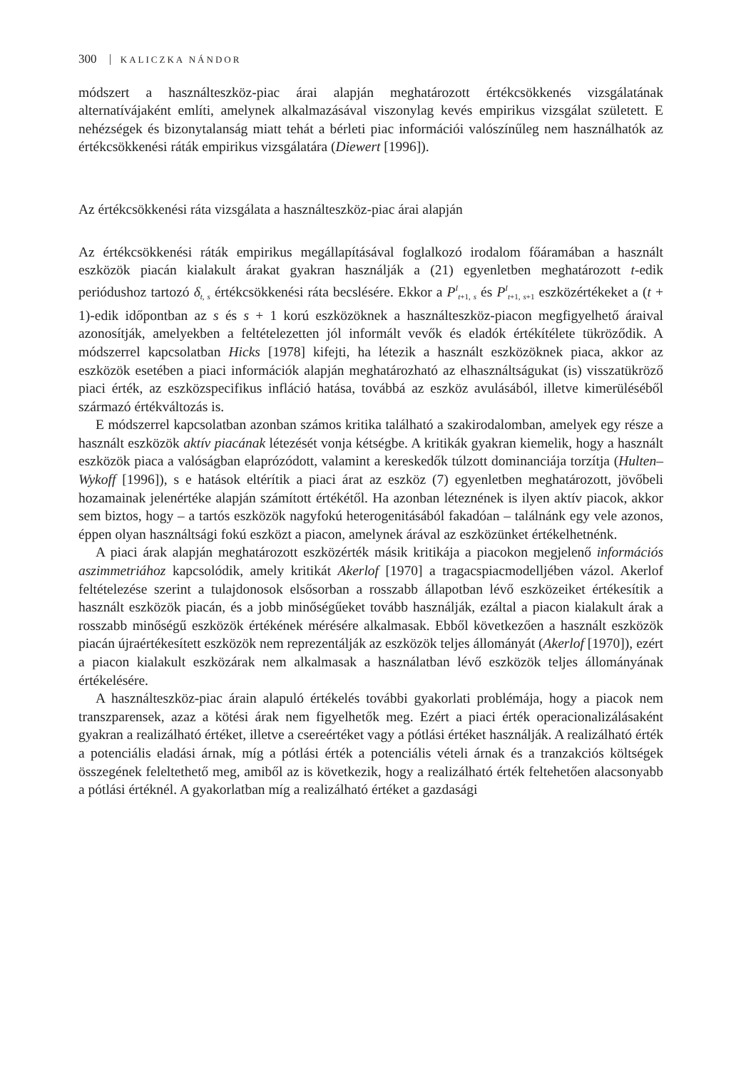300 KALICZKA NÁNDOR
módszert a használteszköz-piac árai alapján meghatározott értékcsökkenés vizsgálatának alternatívájaként említi, amelynek alkalmazásával viszonylag kevés empirikus vizsgálat született. E nehézségek és bizonytalanság miatt tehát a bérleti piac információi valószínűleg nem használhatók az értékcsökkenési ráták empirikus vizsgálatára (Diewert [1996]).
Az értékcsökkenési ráta vizsgálata a használteszköz-piac árai alapján
Az értékcsökkenési ráták empirikus megállapításával foglalkozó irodalom főáramában a használt eszközök piacán kialakult árakat gyakran használják a (21) egyenletben meghatározott t-edik periódushoz tartozó δ<sub>t, s</sub> értékcsökkenési ráta becslésére. Ekkor a P<sup>I</sup><sub>t+1, s</sub> és P<sup>I</sup><sub>t+1, s+1</sub> eszközértékeket a (t + 1)-edik időpontban az s és s + 1 korú eszközöknek a használteszköz-piacon megfigyelhető áraival azonosítják, amelyekben a feltételezetten jól informált vevők és eladók értékítélete tükröződik. A módszerrel kapcsolatban Hicks [1978] kifejti, ha létezik a használt eszközöknek piaca, akkor az eszközök esetében a piaci információk alapján meghatározható az elhasználtságukat (is) visszatükröző piaci érték, az eszközspecifikus infláció hatása, továbbá az eszköz avulásából, illetve kimerüléséből származó értékváltozás is.
E módszerrel kapcsolatban azonban számos kritika található a szakirodalomban, amelyek egy része a használt eszközök aktív piacának létezését vonja kétségbe. A kritikák gyakran kiemelik, hogy a használt eszközök piaca a valóságban elaprózódott, valamint a kereskedők túlzott dominanciája torzítja (Hulten–Wykoff [1996]), s e hatások eltérítik a piaci árat az eszköz (7) egyenletben meghatározott, jövőbeli hozamainak jelenértéke alapján számított értékétől. Ha azonban léteznének is ilyen aktív piacok, akkor sem biztos, hogy – a tartós eszközök nagyfokú heterogenitásából fakadóan – találnánk egy vele azonos, éppen olyan használtsági fokú eszközt a piacon, amelynek árával az eszközünket értékelhetnénk.
A piaci árak alapján meghatározott eszközérték másik kritikája a piacokon megjelenő információs aszimmetriához kapcsolódik, amely kritikát Akerlof [1970] a tragacspiacmodelljében vázol. Akerlof feltételezése szerint a tulajdonosok elsősorban a rosszabb állapotban lévő eszközeiket értékesítik a használt eszközök piacán, és a jobb minőségűeket tovább használják, ezáltal a piacon kialakult árak a rosszabb minőségű eszközök értékének mérésére alkalmasak. Ebből következően a használt eszközök piacán újraértékesített eszközök nem reprezentálják az eszközök teljes állományát (Akerlof [1970]), ezért a piacon kialakult eszközárak nem alkalmasak a használatban lévő eszközök teljes állományának értékelésére.
A használteszköz-piac árain alapuló értékelés további gyakorlati problémája, hogy a piacok nem transzparensek, azaz a kötési árak nem figyelhetők meg. Ezért a piaci érték operacionalizálásaként gyakran a realizálható értéket, illetve a csereértéket vagy a pótlási értéket használják. A realizálható érték a potenciális eladási árnak, míg a pótlási érték a potenciális vételi árnak és a tranzakciós költségek összegének feleltethető meg, amiből az is következik, hogy a realizálható érték feltehetően alacsonyabb a pótlási értéknél. A gyakorlatban míg a realizálható értéket a gazdasági